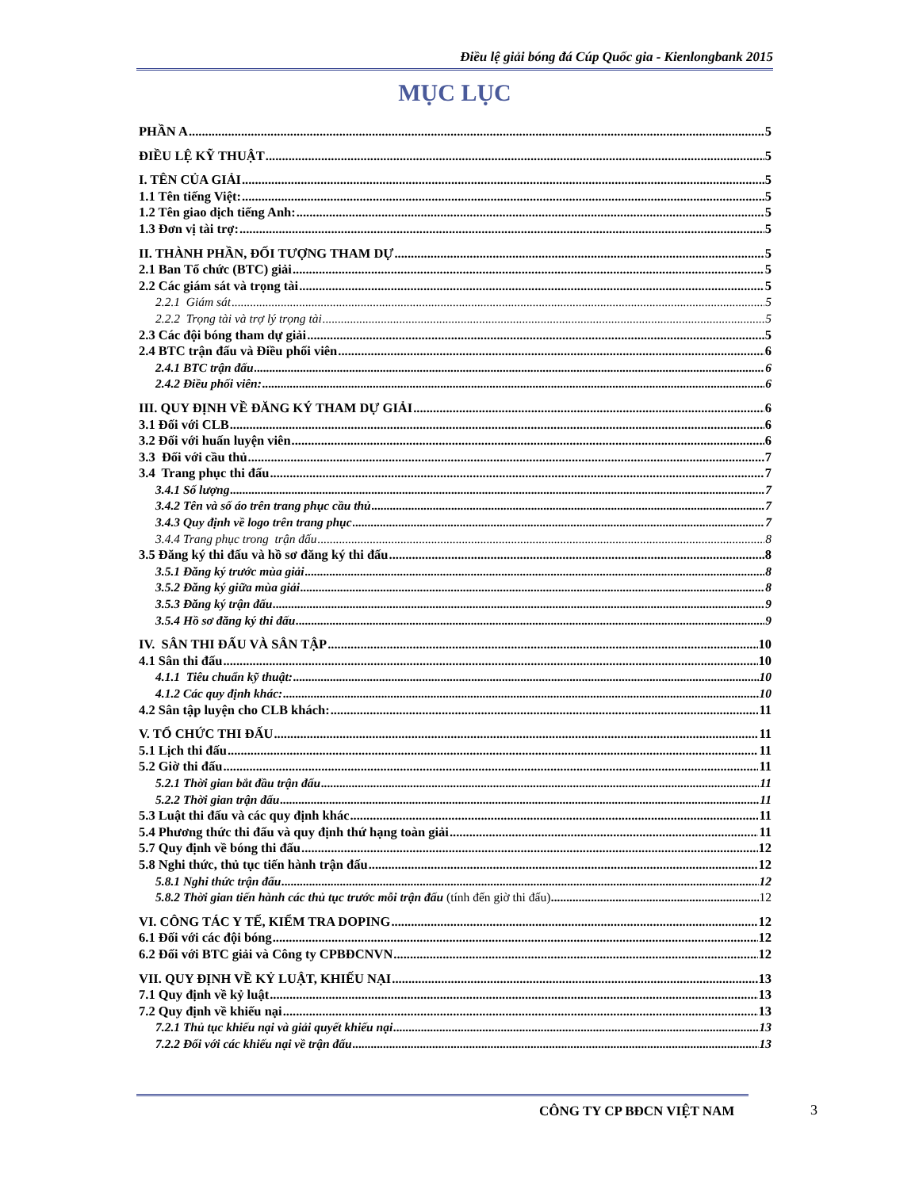Điều lệ giải bóng đá Cúp Quốc gia - Kienlongbank 2015
MỤC LỤC
PHẦN A 5
ĐIỀU LỆ KỸ THUẬT 5
I. TÊN CỦA GIẢI 5
1.1 Tên tiếng Việt: 5
1.2 Tên giao dịch tiếng Anh: 5
1.3 Đơn vị tài trợ: 5
II. THÀNH PHẦN, ĐỐI TƯỢNG THAM DỰ 5
2.1 Ban Tổ chức (BTC) giải 5
2.2 Các giám sát và trọng tài 5
2.2.1 Giám sát 5
2.2.2 Trọng tài và trợ lý trọng tài 5
2.3 Các đội bóng tham dự giải 5
2.4 BTC trận đấu và Điều phối viên 6
2.4.1 BTC trận đấu 6
2.4.2 Điều phối viên: 6
III. QUY ĐỊNH VỀ ĐĂNG KÝ THAM DỰ GIẢI 6
3.1 Đối với CLB 6
3.2 Đối với huấn luyện viên 6
3.3 Đối với cầu thủ 7
3.4 Trang phục thi đấu 7
3.4.1 Số lượng 7
3.4.2 Tên và số áo trên trang phục cầu thủ 7
3.4.3 Quy định về logo trên trang phục 7
3.4.4 Trang phục trong trận đấu 8
3.5 Đăng ký thi đấu và hồ sơ đăng ký thi đấu 8
3.5.1 Đăng ký trước mùa giải 8
3.5.2 Đăng ký giữa mùa giải 8
3.5.3 Đăng ký trận đấu 9
3.5.4 Hồ sơ đăng ký thi đấu 9
IV. SÂN THI ĐẤU VÀ SÂN TẬP 10
4.1 Sân thi đấu 10
4.1.1 Tiêu chuẩn kỹ thuật: 10
4.1.2 Các quy định khác: 10
4.2 Sân tập luyện cho CLB khách: 11
V. TỔ CHỨC THI ĐẤU 11
5.1 Lịch thi đấu 11
5.2 Giờ thi đấu 11
5.2.1 Thời gian bắt đầu trận đấu 11
5.2.2 Thời gian trận đấu 11
5.3 Luật thi đấu và các quy định khác 11
5.4 Phương thức thi đấu và quy định thứ hạng toàn giải 11
5.7 Quy định về bóng thi đấu 12
5.8 Nghi thức, thủ tục tiến hành trận đấu 12
5.8.1 Nghi thức trận đấu 12
5.8.2 Thời gian tiến hành các thủ tục trước mỗi trận đấu (tính đến giờ thi đấu) 12
VI. CÔNG TÁC Y TẾ, KIỂM TRA DOPING 12
6.1 Đối với các đội bóng 12
6.2 Đối với BTC giải và Công ty CPBĐCNVN 12
VII. QUY ĐỊNH VỀ KỶ LUẬT, KHIẾU NẠI 13
7.1 Quy định về kỷ luật 13
7.2 Quy định về khiếu nại 13
7.2.1 Thủ tục khiếu nại và giải quyết khiếu nại 13
7.2.2 Đối với các khiếu nại về trận đấu 13
CÔNG TY CP BĐCN VIỆT NAM 3